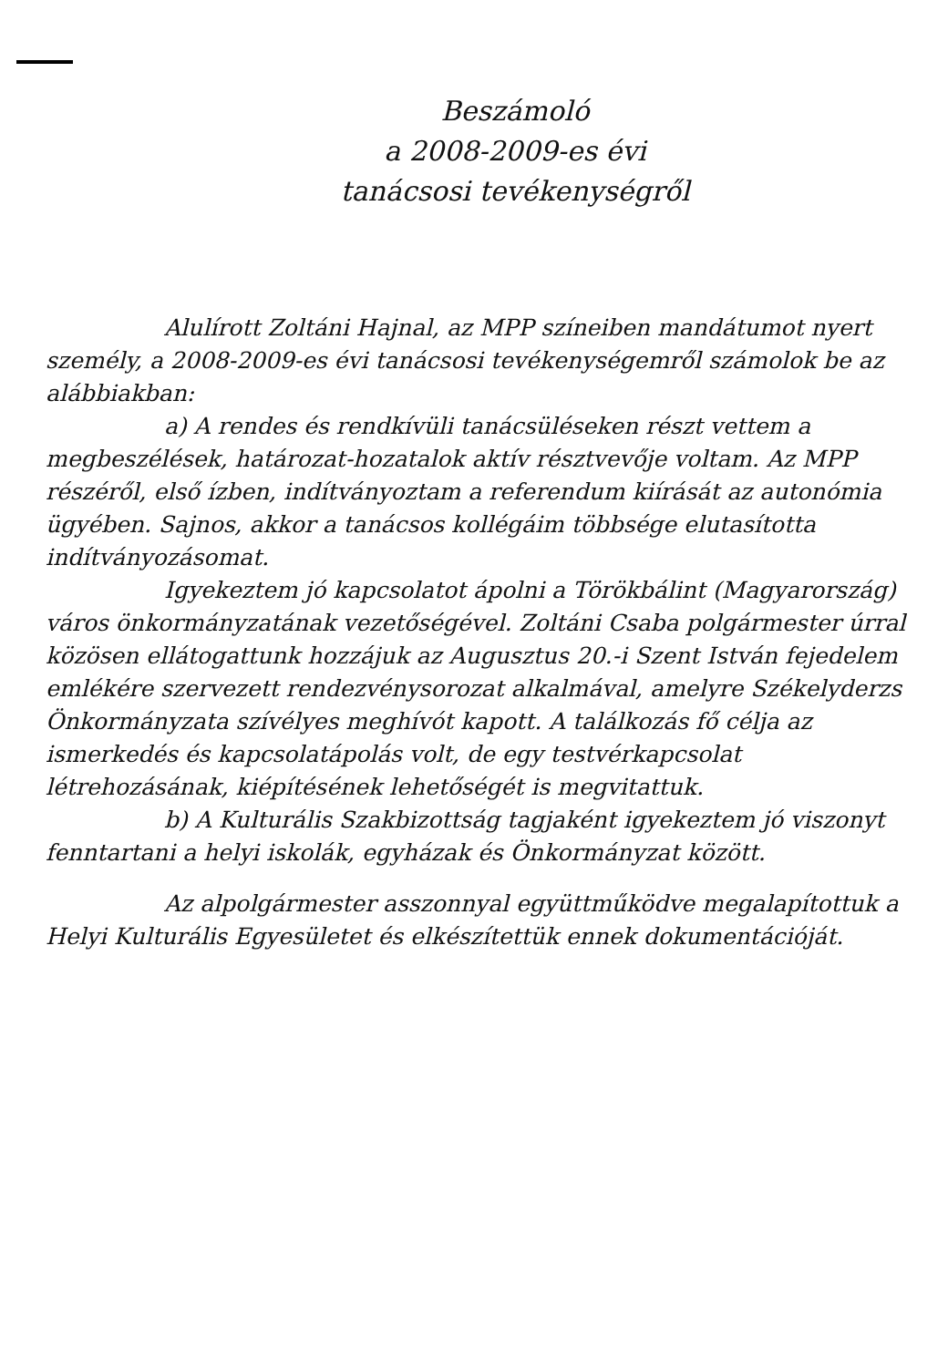Beszámoló
a 2008-2009-es évi
tanácsosi tevékenységről
Alulírott Zoltáni Hajnal, az MPP színeiben mandátumot nyert személy, a 2008-2009-es évi tanácsosi tevékenységemről számolok be az alábbiakban:
a) A rendes és rendkívüli tanácsüléseken részt vettem a megbeszélések, határozat-hozatalok aktív résztvevője voltam. Az MPP részéről, első ízben, indítványoztam a referendum kiírását az autonómia ügyében. Sajnos, akkor a tanácsos kollégáim többsége elutasította indítványozásomat.
Igyekeztem jó kapcsolatot ápolni a Törökbálint (Magyarország) város önkormányzatának vezetőségével. Zoltáni Csaba polgármester úrral közösen ellátogattunk hozzájuk az Augusztus 20.-i Szent István fejedelem emlékére szervezett rendezvénysorozat alkalmával, amelyre Székelyderzs Önkormányzata szívélyes meghívót kapott. A találkozás fő célja az ismerkedés és kapcsolatápolás volt, de egy testvérkapcsolat létrehozásának, kiépítésének lehetőségét is megvitattuk.
b) A Kulturális Szakbizottság tagjaként igyekeztem jó viszonyt fenntartani a helyi iskolák, egyházak és Önkormányzat között.
Az alpolgármester asszonnyal együttműködve megalapítottuk a Helyi Kulturális Egyesületet és elkészítettük ennek dokumentációját.